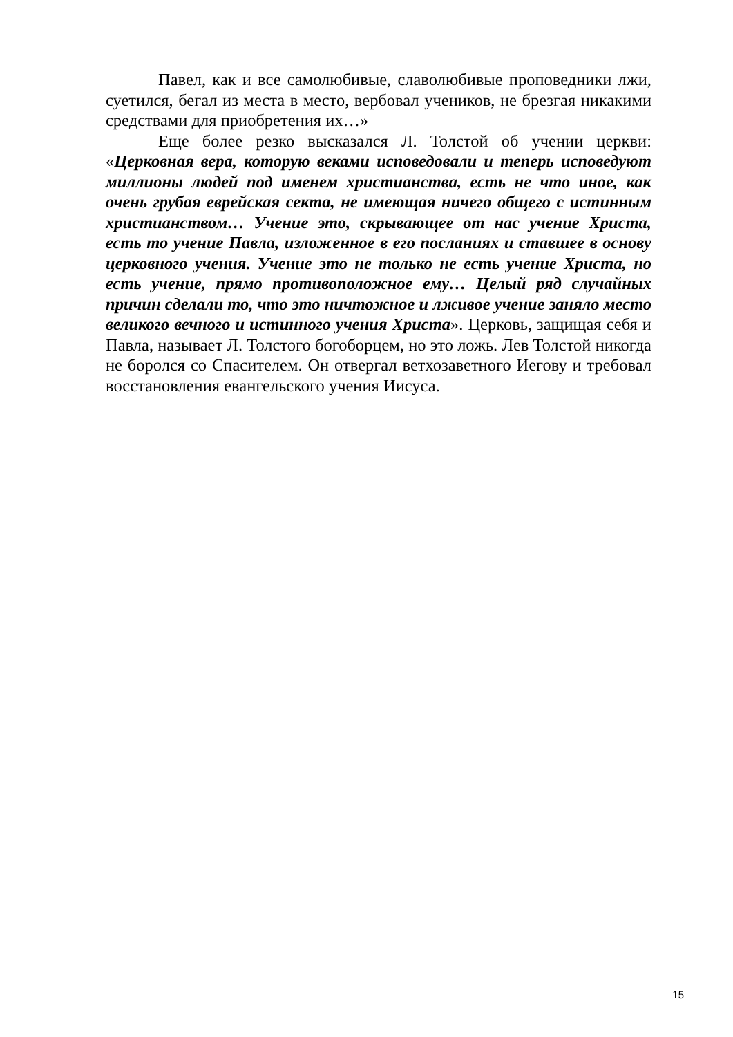Павел, как и все самолюбивые, славолюбивые проповедники лжи, суетился, бегал из места в место, вербовал учеников, не брезгая никакими средствами для приобретения их…»
Еще более резко высказался Л. Толстой об учении церкви: «Церковная вера, которую веками исповедовали и теперь исповедуют миллионы людей под именем христианства, есть не что иное, как очень грубая еврейская секта, не имеющая ничего общего с истинным христианством… Учение это, скрывающее от нас учение Христа, есть то учение Павла, изложенное в его посланиях и ставшее в основу церковного учения. Учение это не только не есть учение Христа, но есть учение, прямо противоположное ему… Целый ряд случайных причин сделали то, что это ничтожное и лживое учение заняло место великого вечного и истинного учения Христа». Церковь, защищая себя и Павла, называет Л. Толстого богоборцем, но это ложь. Лев Толстой никогда не боролся со Спасителем. Он отвергал ветхозаветного Иегову и требовал восстановления евангельского учения Иисуса.
15